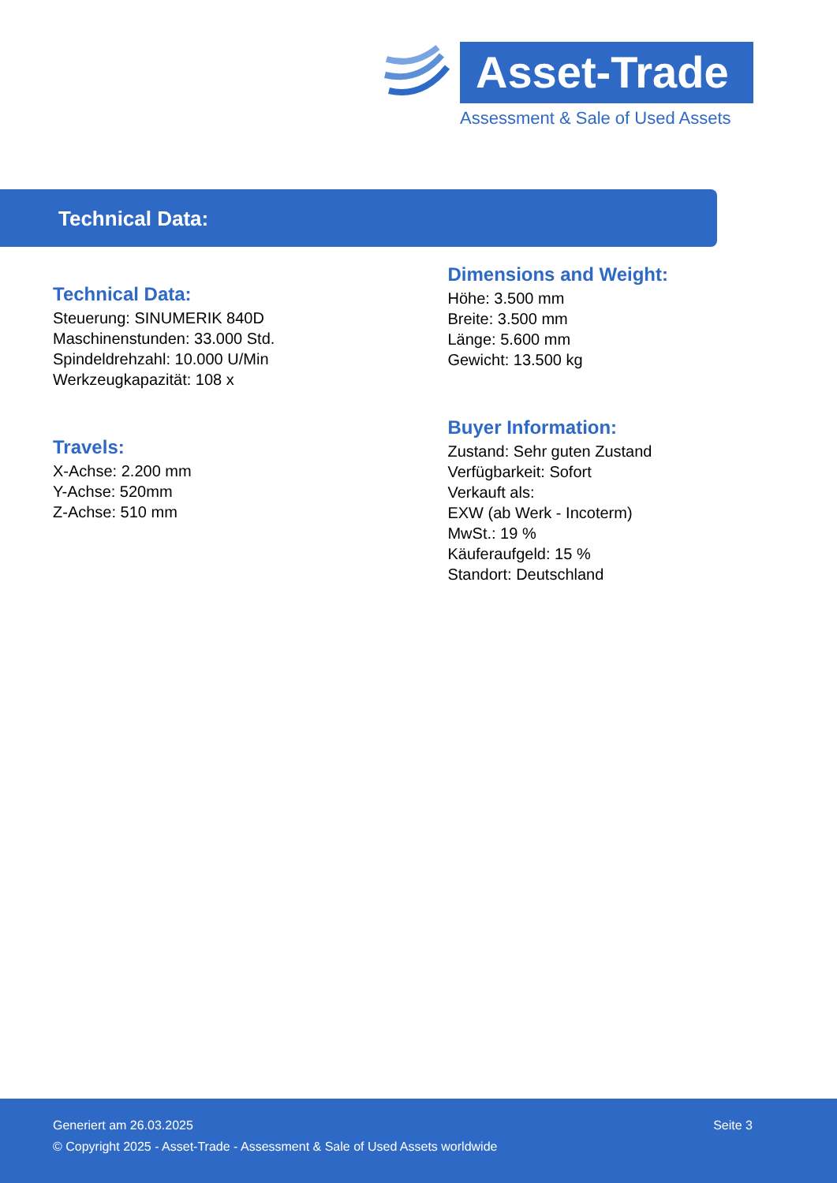Asset-Trade
Assessment & Sale of Used Assets
Technical Data:
Technical Data:
Steuerung: SINUMERIK 840D
Maschinenstunden: 33.000 Std.
Spindeldrehzahl: 10.000 U/Min
Werkzeugkapazität: 108 x
Travels:
X-Achse: 2.200 mm
Y-Achse: 520mm
Z-Achse: 510 mm
Dimensions and Weight:
Höhe: 3.500 mm
Breite: 3.500 mm
Länge: 5.600 mm
Gewicht: 13.500 kg
Buyer Information:
Zustand: Sehr guten Zustand
Verfügbarkeit: Sofort
Verkauft als:
EXW (ab Werk - Incoterm)
MwSt.: 19 %
Käuferaufgeld: 15 %
Standort: Deutschland
Generiert am 26.03.2025 Seite 3
© Copyright 2025 - Asset-Trade - Assessment & Sale of Used Assets worldwide